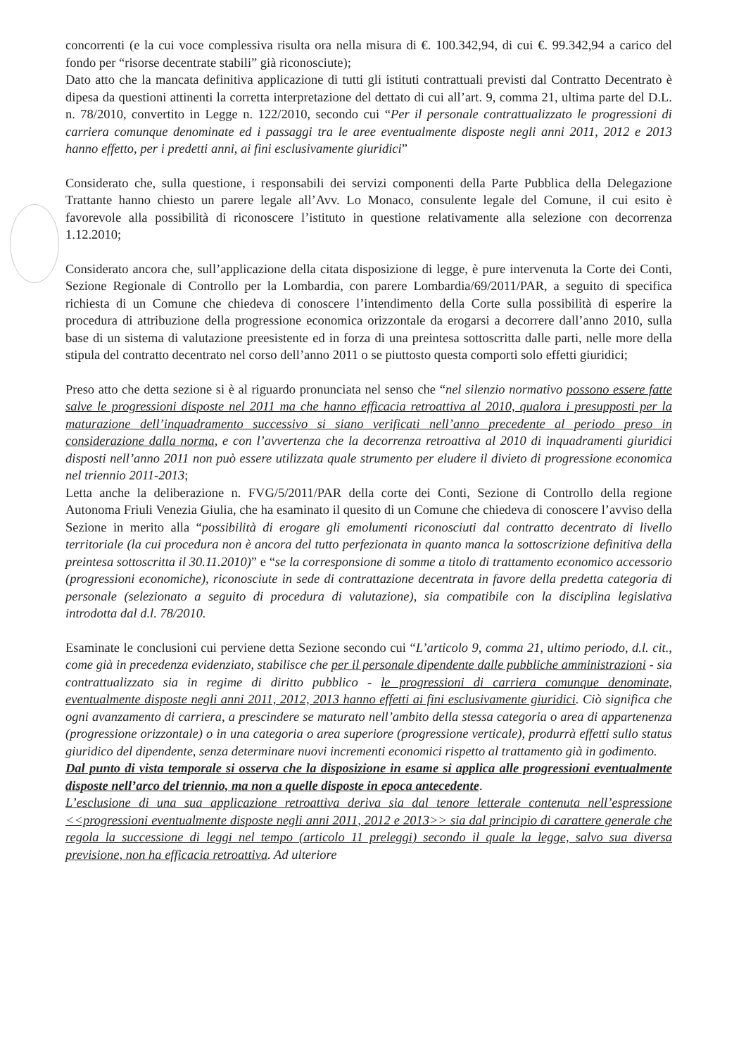concorrenti (e la cui voce complessiva risulta ora nella misura di €. 100.342,94, di cui €. 99.342,94 a carico del fondo per “risorse decentrate stabili” già riconosciute);
Dato atto che la mancata definitiva applicazione di tutti gli istituti contrattuali previsti dal Contratto Decentrato è dipesa da questioni attinenti la corretta interpretazione del dettato di cui all’art. 9, comma 21, ultima parte del D.L. n. 78/2010, convertito in Legge n. 122/2010, secondo cui “Per il personale contrattualizzato le progressioni di carriera comunque denominate ed i passaggi tra le aree eventualmente disposte negli anni 2011, 2012 e 2013 hanno effetto, per i predetti anni, ai fini esclusivamente giuridici”
Considerato che, sulla questione, i responsabili dei servizi componenti della Parte Pubblica della Delegazione Trattante hanno chiesto un parere legale all’Avv. Lo Monaco, consulente legale del Comune, il cui esito è favorevole alla possibilità di riconoscere l’istituto in questione relativamente alla selezione con decorrenza 1.12.2010;
Considerato ancora che, sull’applicazione della citata disposizione di legge, è pure intervenuta la Corte dei Conti, Sezione Regionale di Controllo per la Lombardia, con parere Lombardia/69/2011/PAR, a seguito di specifica richiesta di un Comune che chiedeva di conoscere l’intendimento della Corte sulla possibilità di esperire la procedura di attribuzione della progressione economica orizzontale da erogarsi a decorrere dall’anno 2010, sulla base di un sistema di valutazione preesistente ed in forza di una preintesa sottoscritta dalle parti, nelle more della stipula del contratto decentrato nel corso dell’anno 2011 o se piuttosto questa comporti solo effetti giuridici;
Preso atto che detta sezione si è al riguardo pronunciata nel senso che “nel silenzio normativo possono essere fatte salve le progressioni disposte nel 2011 ma che hanno efficacia retroattiva al 2010, qualora i presupposti per la maturazione dell’inquadramento successivo si siano verificati nell’anno precedente al periodo preso in considerazione dalla norma, e con l’avvertenza che la decorrenza retroattiva al 2010 di inquadramenti giuridici disposti nell’anno 2011 non può essere utilizzata quale strumento per eludere il divieto di progressione economica nel triennio 2011-2013;
Letta anche la deliberazione n. FVG/5/2011/PAR della corte dei Conti, Sezione di Controllo della regione Autonoma Friuli Venezia Giulia, che ha esaminato il quesito di un Comune che chiedeva di conoscere l’avviso della Sezione in merito alla “possibilità di erogare gli emolumenti riconosciuti dal contratto decentrato di livello territoriale (la cui procedura non è ancora del tutto perfezionata in quanto manca la sottoscrizione definitiva della preintesa sottoscritta il 30.11.2010)” e “se la corresponsione di somme a titolo di trattamento economico accessorio (progressioni economiche), riconosciute in sede di contrattazione decentrata in favore della predetta categoria di personale (selezionato a seguito di procedura di valutazione), sia compatibile con la disciplina legislativa introdotta dal d.l. 78/2010.
Esaminate le conclusioni cui perviene detta Sezione secondo cui “L’articolo 9, comma 21, ultimo periodo, d.l. cit., come già in precedenza evidenziato, stabilisce che per il personale dipendente dalle pubbliche amministrazioni - sia contrattualizzato sia in regime di diritto pubblico - le progressioni di carriera comunque denominate, eventualmente disposte negli anni 2011, 2012, 2013 hanno effetti ai fini esclusivamente giuridici. Ciò significa che ogni avanzamento di carriera, a prescindere se maturato nell’ambito della stessa categoria o area di appartenenza (progressione orizzontale) o in una categoria o area superiore (progressione verticale), produrrà effetti sullo status giuridico del dipendente, senza determinare nuovi incrementi economici rispetto al trattamento già in godimento.
Dal punto di vista temporale si osserva che la disposizione in esame si applica alle progressioni eventualmente disposte nell’arco del triennio, ma non a quelle disposte in epoca antecedente.
L’esclusione di una sua applicazione retroattiva deriva sia dal tenore letterale contenuta nell’espressione <<progressioni eventualmente disposte negli anni 2011, 2012 e 2013>> sia dal principio di carattere generale che regola la successione di leggi nel tempo (articolo 11 preleggi) secondo il quale la legge, salvo sua diversa previsione, non ha efficacia retroattiva. Ad ulteriore